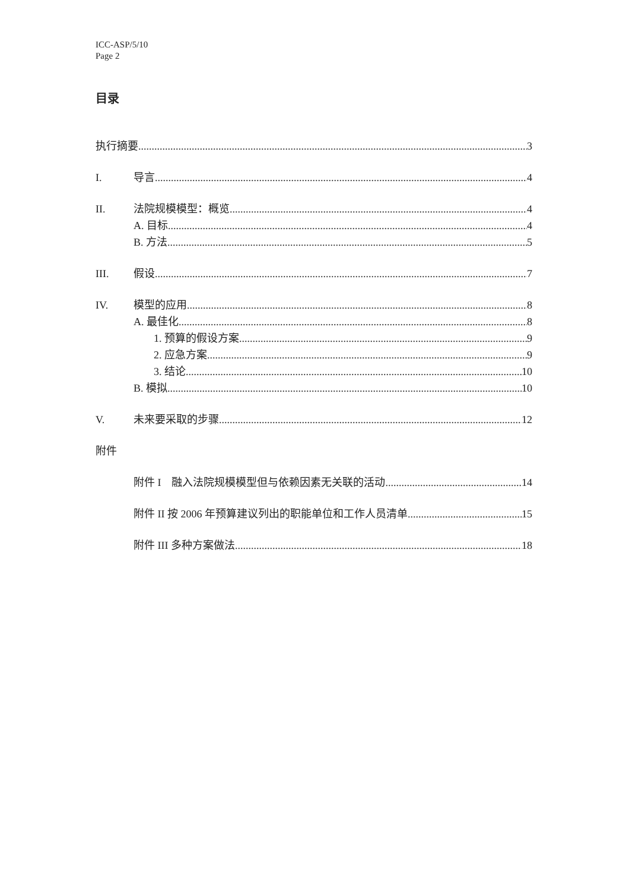ICC-ASP/5/10
Page 2
目录
执行摘要 3
I. 导言 4
II. 法院规模模型：概览 4
A. 目标 4
B. 方法 5
III. 假设 7
IV. 模型的应用 8
A. 最佳化 8
1. 预算的假设方案 9
2. 应急方案 9
3. 结论 10
B. 模拟 10
V. 未来要采取的步骤 12
附件
附件 I　融入法院规模模型但与依赖因素无关联的活动 14
附件 II 按 2006 年预算建议列出的职能单位和工作人员清单 15
附件 III 多种方案做法 18